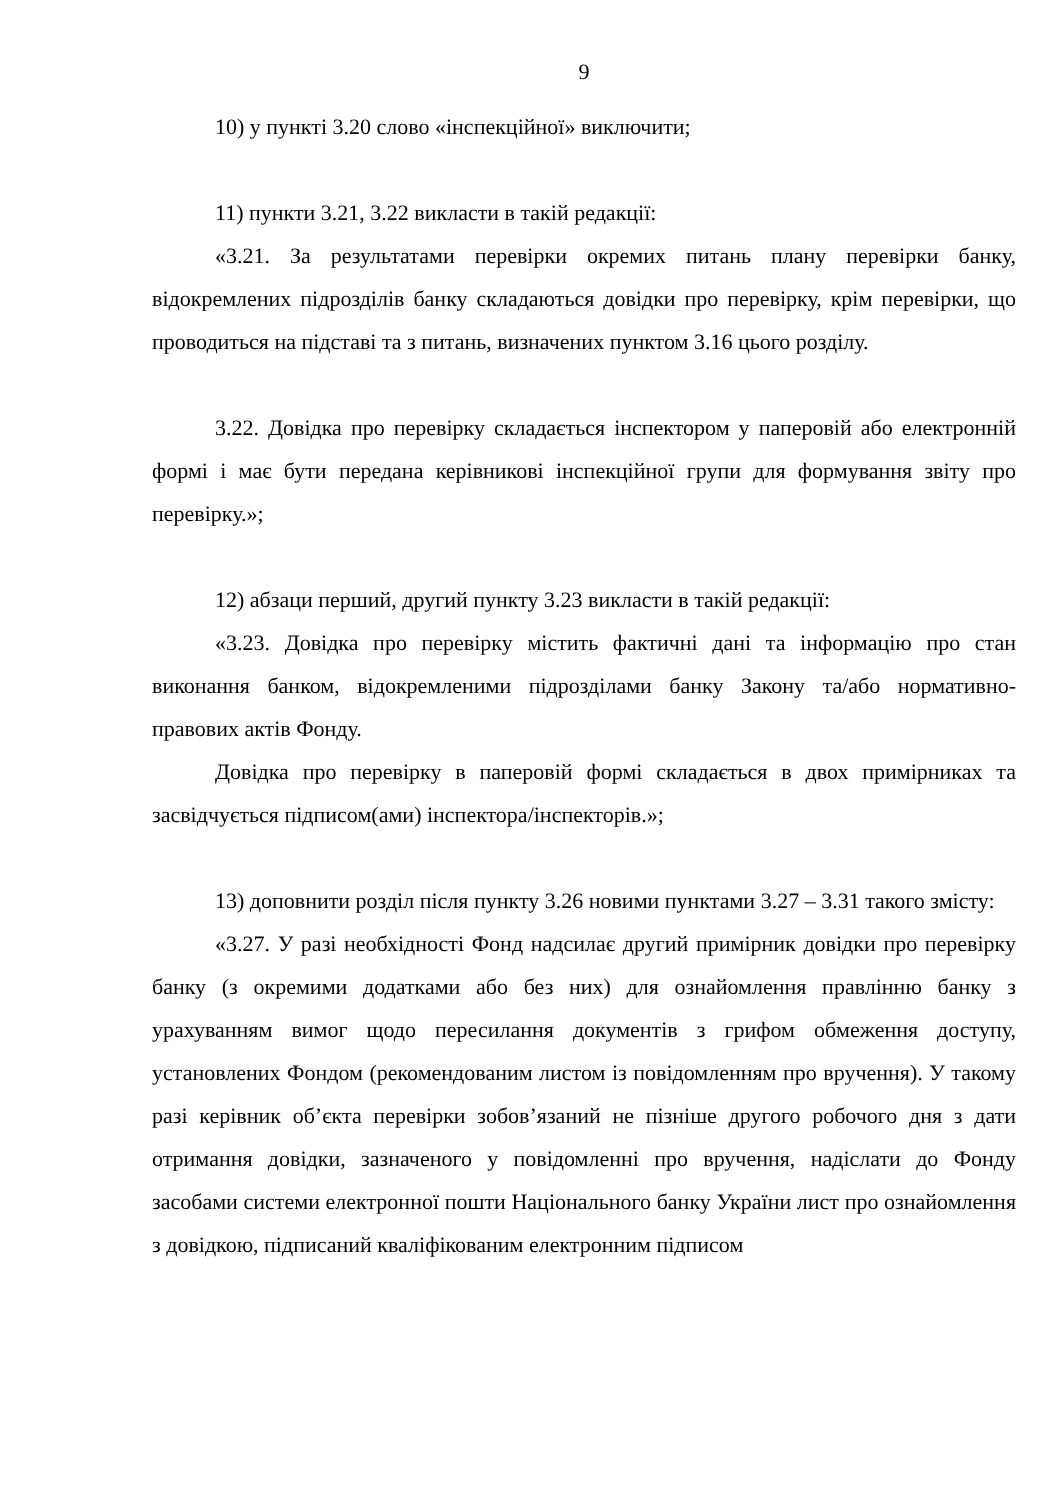9
10) у пункті 3.20 слово «інспекційної» виключити;
11) пункти 3.21, 3.22 викласти в такій редакції:
«3.21. За результатами перевірки окремих питань плану перевірки банку, відокремлених підрозділів банку складаються довідки про перевірку, крім перевірки, що проводиться на підставі та з питань, визначених пунктом 3.16 цього розділу.
3.22. Довідка про перевірку складається інспектором у паперовій або електронній формі і має бути передана керівникові інспекційної групи для формування звіту про перевірку.»;
12) абзаци перший, другий пункту 3.23 викласти в такій редакції:
«3.23. Довідка про перевірку містить фактичні дані та інформацію про стан виконання банком, відокремленими підрозділами банку Закону та/або нормативно-правових актів Фонду.
Довідка про перевірку в паперовій формі складається в двох примірниках та засвідчується підписом(ами) інспектора/інспекторів.»;
13) доповнити розділ після пункту 3.26 новими пунктами 3.27 – 3.31 такого змісту:
«3.27. У разі необхідності Фонд надсилає другий примірник довідки про перевірку банку (з окремими додатками або без них) для ознайомлення правлінню банку з урахуванням вимог щодо пересилання документів з грифом обмеження доступу, установлених Фондом (рекомендованим листом із повідомленням про вручення). У такому разі керівник об’єкта перевірки зобов’язаний не пізніше другого робочого дня з дати отримання довідки, зазначеного у повідомленні про вручення, надіслати до Фонду засобами системи електронної пошти Національного банку України лист про ознайомлення з довідкою, підписаний кваліфікованим електронним підписом